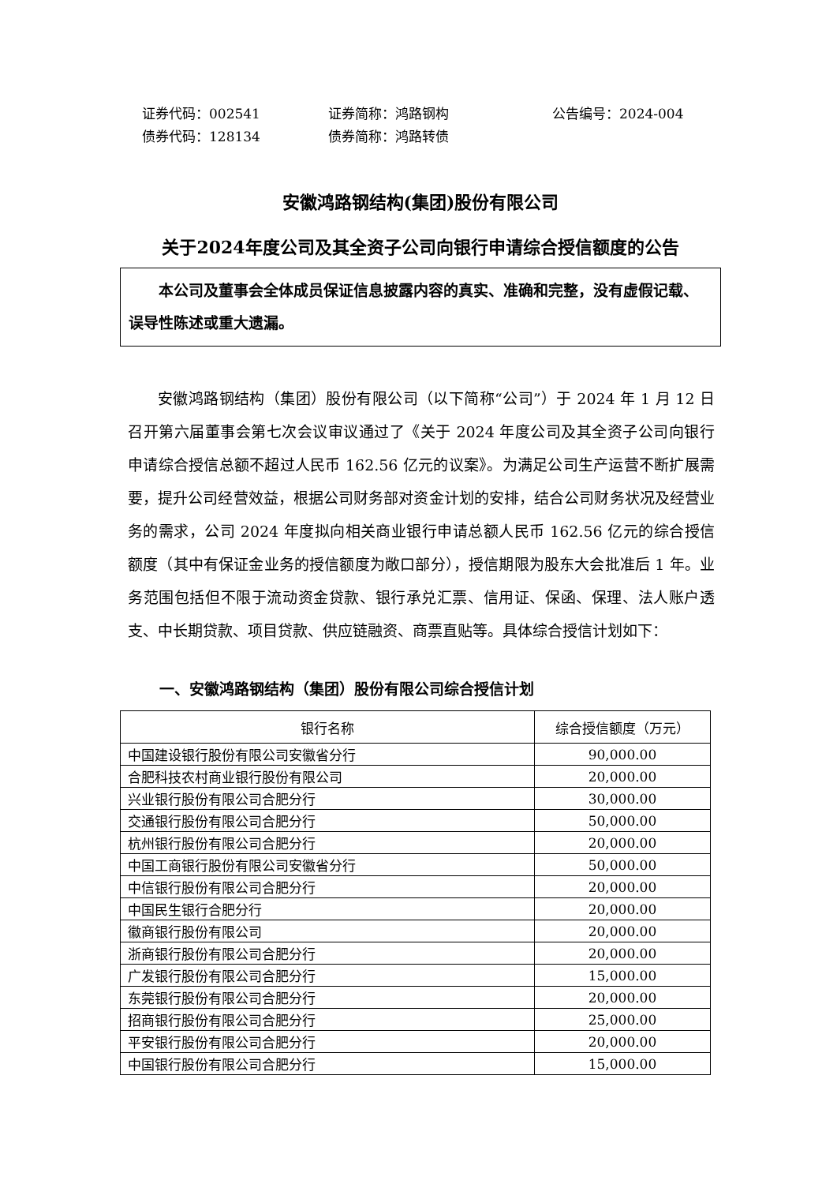证券代码：002541 证券简称：鸿路钢构 公告编号：2024-004
债券代码：128134 债券简称：鸿路转债
安徽鸿路钢结构(集团)股份有限公司
关于2024年度公司及其全资子公司向银行申请综合授信额度的公告
本公司及董事会全体成员保证信息披露内容的真实、准确和完整，没有虚假记载、误导性陈述或重大遗漏。
安徽鸿路钢结构（集团）股份有限公司（以下简称“公司”）于 2024 年 1 月 12 日召开第六届董事会第七次会议审议通过了《关于 2024 年度公司及其全资子公司向银行申请综合授信总额不超过人民币 162.56 亿元的议案》。为满足公司生产运营不断扩展需要，提升公司经营效益，根据公司财务部对资金计划的安排，结合公司财务状况及经营业务的需求，公司 2024 年度拟向相关商业银行申请总额人民币 162.56 亿元的综合授信额度（其中有保证金业务的授信额度为敞口部分），授信期限为股东大会批准后 1 年。业务范围包括但不限于流动资金贷款、银行承兑汇票、信用证、保函、保理、法人账户透支、中长期贷款、项目贷款、供应链融资、商票直贴等。具体综合授信计划如下：
一、安徽鸿路钢结构（集团）股份有限公司综合授信计划
| 银行名称 | 综合授信额度（万元） |
| --- | --- |
| 中国建设银行股份有限公司安徽省分行 | 90,000.00 |
| 合肥科技农村商业银行股份有限公司 | 20,000.00 |
| 兴业银行股份有限公司合肥分行 | 30,000.00 |
| 交通银行股份有限公司合肥分行 | 50,000.00 |
| 杭州银行股份有限公司合肥分行 | 20,000.00 |
| 中国工商银行股份有限公司安徽省分行 | 50,000.00 |
| 中信银行股份有限公司合肥分行 | 20,000.00 |
| 中国民生银行合肥分行 | 20,000.00 |
| 徽商银行股份有限公司 | 20,000.00 |
| 浙商银行股份有限公司合肥分行 | 20,000.00 |
| 广发银行股份有限公司合肥分行 | 15,000.00 |
| 东莞银行股份有限公司合肥分行 | 20,000.00 |
| 招商银行股份有限公司合肥分行 | 25,000.00 |
| 平安银行股份有限公司合肥分行 | 20,000.00 |
| 中国银行股份有限公司合肥分行 | 15,000.00 |